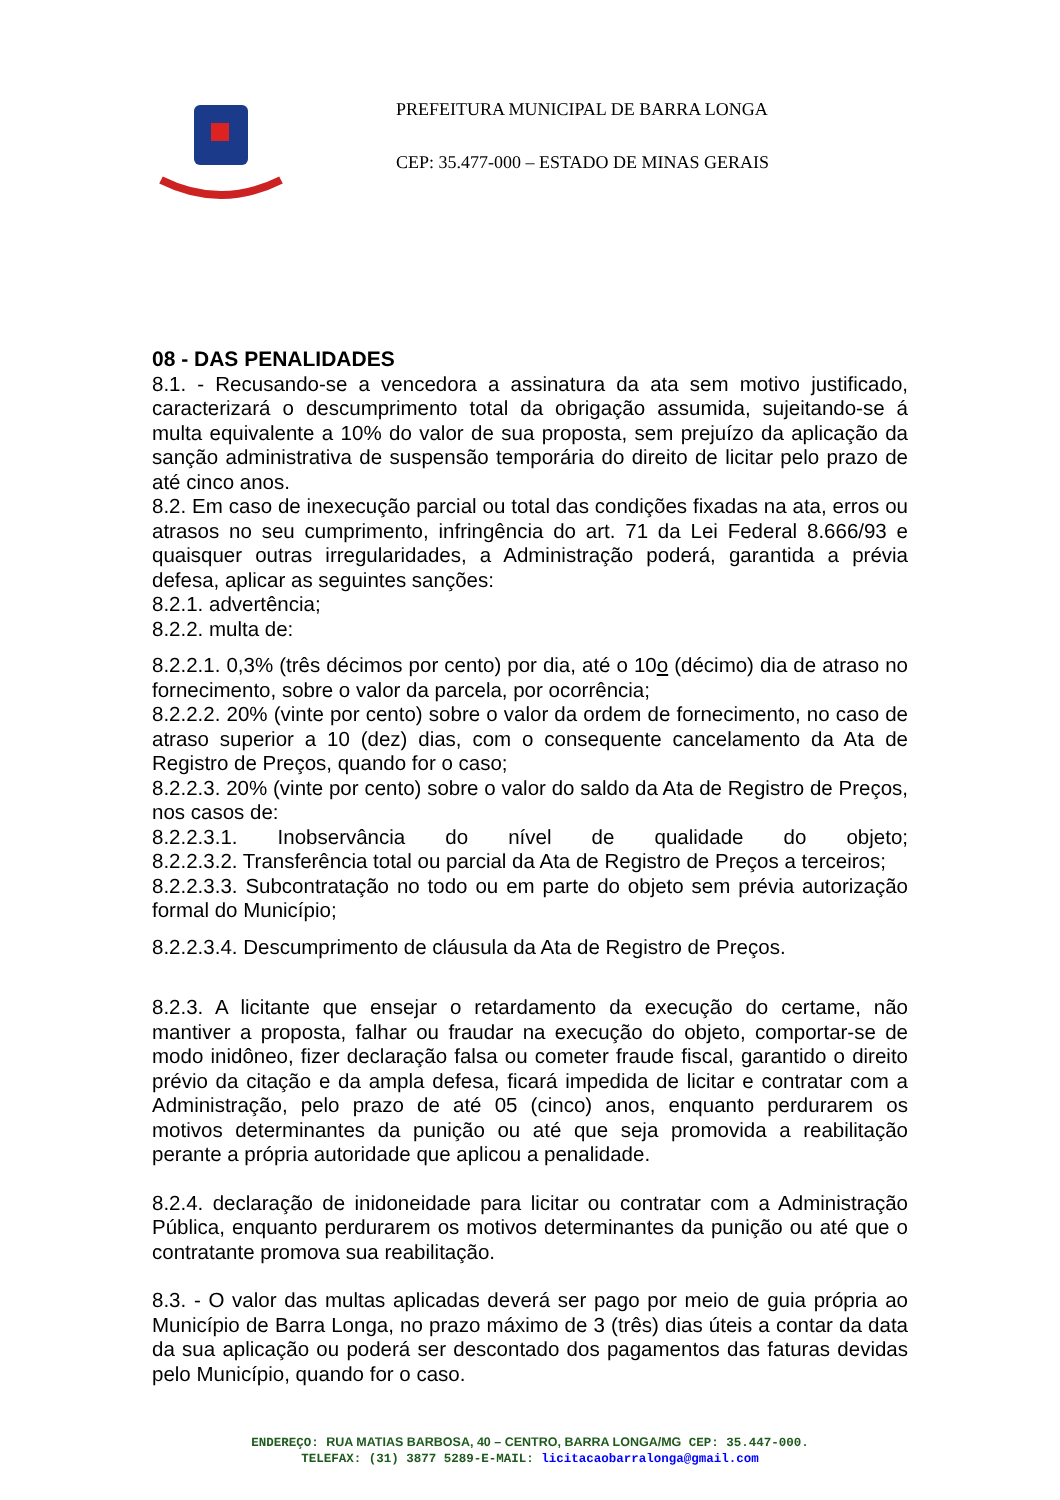PREFEITURA MUNICIPAL DE BARRA LONGA
CEP: 35.477-000 – ESTADO DE MINAS GERAIS
08 - DAS PENALIDADES
8.1. - Recusando-se a vencedora a assinatura da ata sem motivo justificado, caracterizará o descumprimento total da obrigação assumida, sujeitando-se á multa equivalente a 10% do valor de sua proposta, sem prejuízo da aplicação da sanção administrativa de suspensão temporária do direito de licitar pelo prazo de até cinco anos.
8.2. Em caso de inexecução parcial ou total das condições fixadas na ata, erros ou atrasos no seu cumprimento, infringência do art. 71 da Lei Federal 8.666/93 e quaisquer outras irregularidades, a Administração poderá, garantida a prévia defesa, aplicar as seguintes sanções:
8.2.1. advertência;
8.2.2. multa de:
8.2.2.1. 0,3% (três décimos por cento) por dia, até o 10o (décimo) dia de atraso no fornecimento, sobre o valor da parcela, por ocorrência;
8.2.2.2. 20% (vinte por cento) sobre o valor da ordem de fornecimento, no caso de atraso superior a 10 (dez) dias, com o consequente cancelamento da Ata de Registro de Preços, quando for o caso;
8.2.2.3. 20% (vinte por cento) sobre o valor do saldo da Ata de Registro de Preços, nos casos de:
8.2.2.3.1. Inobservância do nível de qualidade do objeto;
8.2.2.3.2. Transferência total ou parcial da Ata de Registro de Preços a terceiros;
8.2.2.3.3. Subcontratação no todo ou em parte do objeto sem prévia autorização formal do Município;
8.2.2.3.4. Descumprimento de cláusula da Ata de Registro de Preços.
8.2.3. A licitante que ensejar o retardamento da execução do certame, não mantiver a proposta, falhar ou fraudar na execução do objeto, comportar-se de modo inidôneo, fizer declaração falsa ou cometer fraude fiscal, garantido o direito prévio da citação e da ampla defesa, ficará impedida de licitar e contratar com a Administração, pelo prazo de até 05 (cinco) anos, enquanto perdurarem os motivos determinantes da punição ou até que seja promovida a reabilitação perante a própria autoridade que aplicou a penalidade.
8.2.4. declaração de inidoneidade para licitar ou contratar com a Administração Pública, enquanto perdurarem os motivos determinantes da punição ou até que o contratante promova sua reabilitação.
8.3. - O valor das multas aplicadas deverá ser pago por meio de guia própria ao Município de Barra Longa, no prazo máximo de 3 (três) dias úteis a contar da data da sua aplicação ou poderá ser descontado dos pagamentos das faturas devidas pelo Município, quando for o caso.
ENDEREÇO: RUA MATIAS BARBOSA, 40 – CENTRO, BARRA LONGA/MG CEP: 35.447-000.
TELEFAX: (31) 3877 5289-E-MAIL: licitacaobarralonga@gmail.com